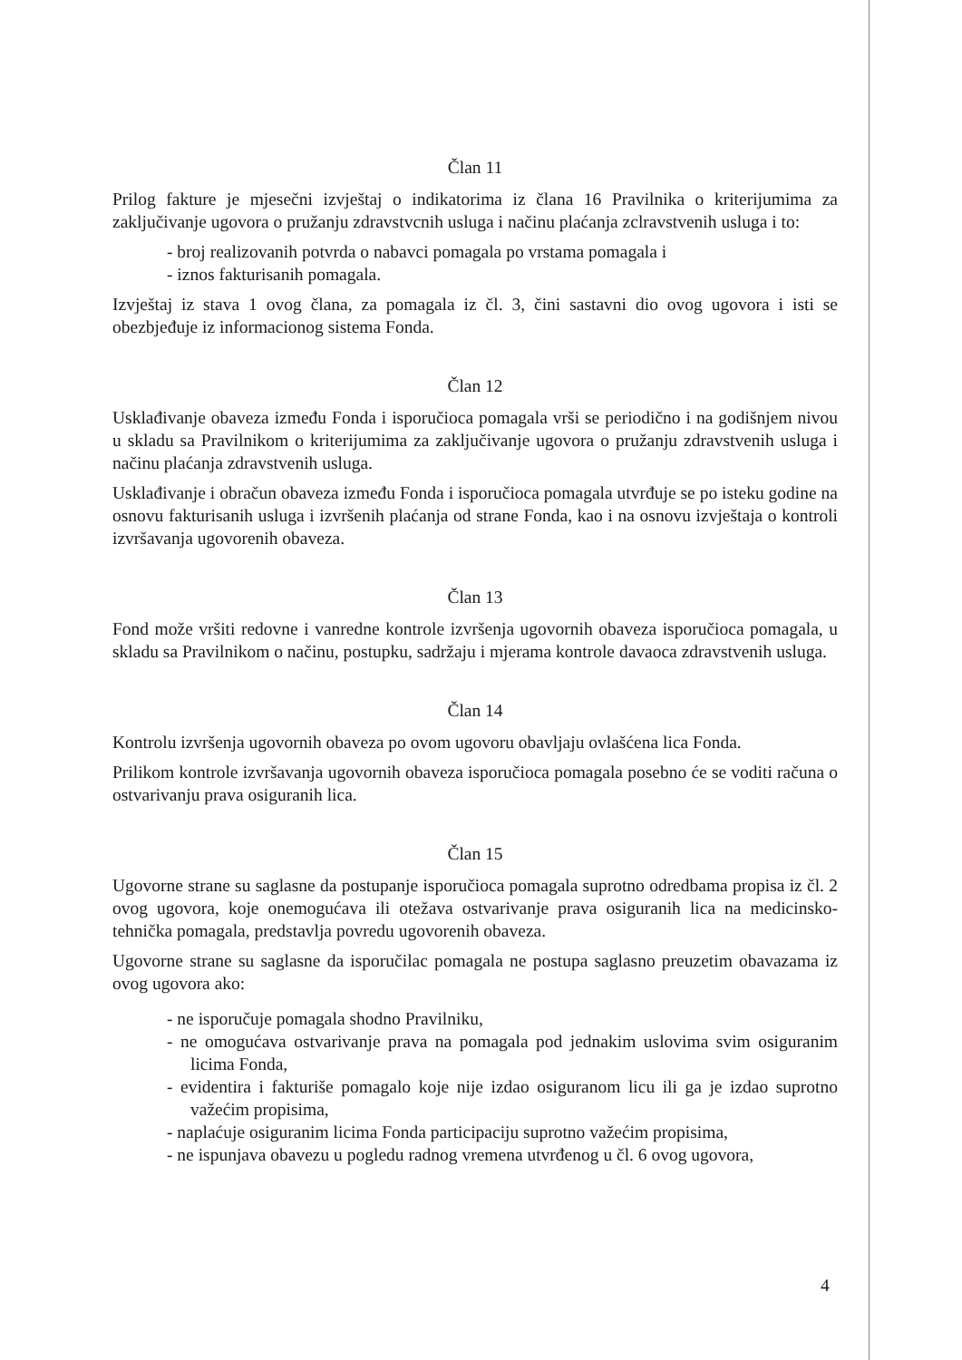Član 11
Prilog fakture je mjesečni izvještaj o indikatorima iz člana 16 Pravilnika o kriterijumima za zaključivanje ugovora o pružanju zdravstvcnih usluga i načinu plaćanja zclravstvenih usluga i to:
- broj realizovanih potvrda o nabavci pomagala po vrstama pomagala i
- iznos fakturisanih pomagala.
Izvještaj iz stava 1 ovog člana, za pomagala iz čl. 3, čini sastavni dio ovog ugovora i isti se obezbjeđuje iz informacionog sistema Fonda.
Član 12
Usklađivanje obaveza između Fonda i isporučioca pomagala vrši se periodično i na godišnjem nivou u skladu sa Pravilnikom o kriterijumima za zaključivanje ugovora o pružanju zdravstvenih usluga i načinu plaćanja zdravstvenih usluga.
Usklađivanje i obračun obaveza između Fonda i isporučioca pomagala utvrđuje se po isteku godine na osnovu fakturisanih usluga i izvršenih plaćanja od strane Fonda, kao i na osnovu izvještaja o kontroli izvršavanja ugovorenih obaveza.
Član 13
Fond može vršiti redovne i vanredne kontrole izvršenja ugovornih obaveza isporučioca pomagala, u skladu sa Pravilnikom o načinu, postupku, sadržaju i mjerama kontrole davaoca zdravstvenih usluga.
Član 14
Kontrolu izvršenja ugovornih obaveza po ovom ugovoru obavljaju ovlašćena lica Fonda.
Prilikom kontrole izvršavanja ugovornih obaveza isporučioca pomagala posebno će se voditi računa o ostvarivanju prava osiguranih lica.
Član 15
Ugovorne strane su saglasne da postupanje isporučioca pomagala suprotno odredbama propisa iz čl. 2 ovog ugovora, koje onemogućava ili otežava ostvarivanje prava osiguranih lica na medicinsko-tehnička pomagala, predstavlja povredu ugovorenih obaveza.
Ugovorne strane su saglasne da isporučilac pomagala ne postupa saglasno preuzetim obavazama iz ovog ugovora ako:
- ne isporučuje pomagala shodno Pravilniku,
- ne omogućava ostvarivanje prava na pomagala pod jednakim uslovima svim osiguranim licima Fonda,
- evidentira i fakturiše pomagalo koje nije izdao osiguranom licu ili ga je izdao suprotno važećim propisima,
- naplaćuje osiguranim licima Fonda participaciju suprotno važećim propisima,
- ne ispunjava obavezu u pogledu radnog vremena utvrđenog u čl. 6 ovog ugovora,
4